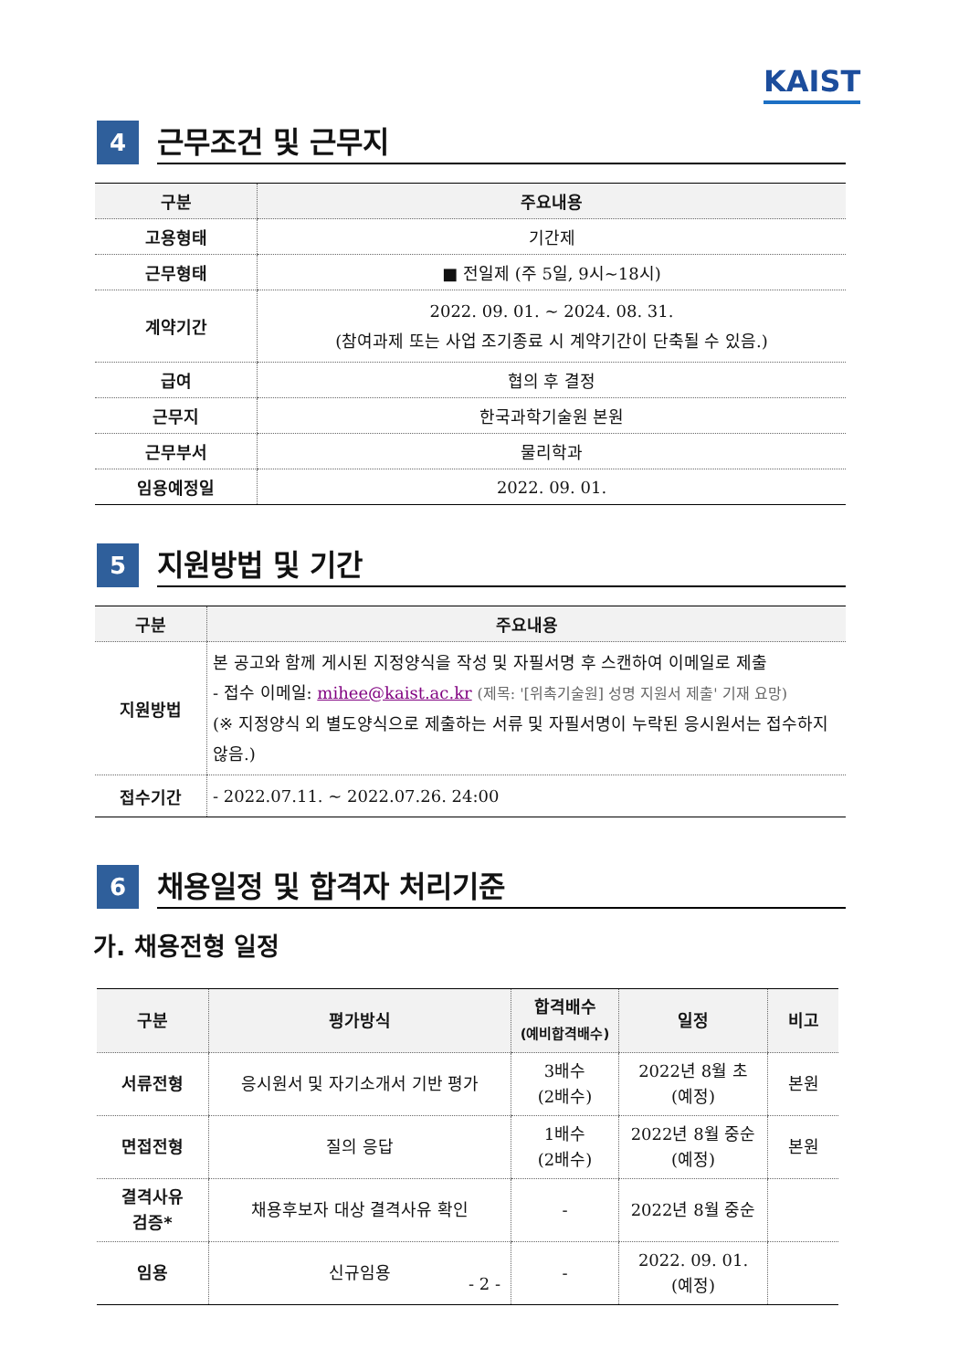KAIST
4
근무조건 및 근무지
| 구분 | 주요내용 |
| --- | --- |
| 고용형태 | 기간제 |
| 근무형태 | ■ 전일제 (주 5일, 9시~18시) |
| 계약기간 | 2022. 09. 01. ~ 2024. 08. 31. (참여과제 또는 사업 조기종료 시 계약기간이 단축될 수 있음.) |
| 급여 | 협의 후 결정 |
| 근무지 | 한국과학기술원 본원 |
| 근무부서 | 물리학과 |
| 임용예정일 | 2022. 09. 01. |
5
지원방법 및 기간
| 구분 | 주요내용 |
| --- | --- |
| 지원방법 | 본 공고와 함께 게시된 지정양식을 작성 및 자필서명 후 스캔하여 이메일로 제출 - 접수 이메일: mihee@kaist.ac.kr (제목: '[위촉기술원] 성명 지원서 제출' 기재 요망) (※ 지정양식 외 별도양식으로 제출하는 서류 및 자필서명이 누락된 응시원서는 접수하지 않음.) |
| 접수기간 | - 2022.07.11. ~ 2022.07.26. 24:00 |
6
채용일정 및 합격자 처리기준
가. 채용전형 일정
| 구분 | 평가방식 | 합격배수 (예비합격배수) | 일정 | 비고 |
| --- | --- | --- | --- | --- |
| 서류전형 | 응시원서 및 자기소개서 기반 평가 | 3배수 (2배수) | 2022년 8월 초 (예정) | 본원 |
| 면접전형 | 질의 응답 | 1배수 (2배수) | 2022년 8월 중순 (예정) | 본원 |
| 결격사유 검증* | 채용후보자 대상 결격사유 확인 | - | 2022년 8월 중순 | |
| 임용 | 신규임용 | - | 2022. 09. 01. (예정) | |
- 2 -